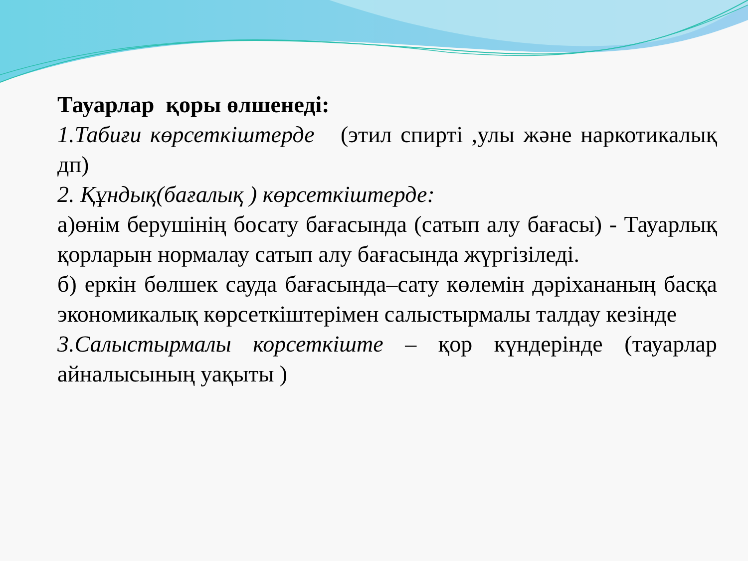Тауарлар қоры өлшенеді:
1.Табиғи көрсеткіштерде (этил спирті ,улы және наркотикалық дп)
2. Құндық(бағалық ) көрсеткіштерде:
а)өнім берушінің босату бағасында (сатып алу бағасы) - Тауарлық қорларын нормалау сатып алу бағасында жүргізіледі.
б) еркін бөлшек сауда бағасында–сату көлемін дәріхананың басқа экономикалық көрсеткіштерімен салыстырмалы талдау кезінде
3.Салыстырмалы корсеткіште – қор күндерінде (тауарлар айналысының уақыты )